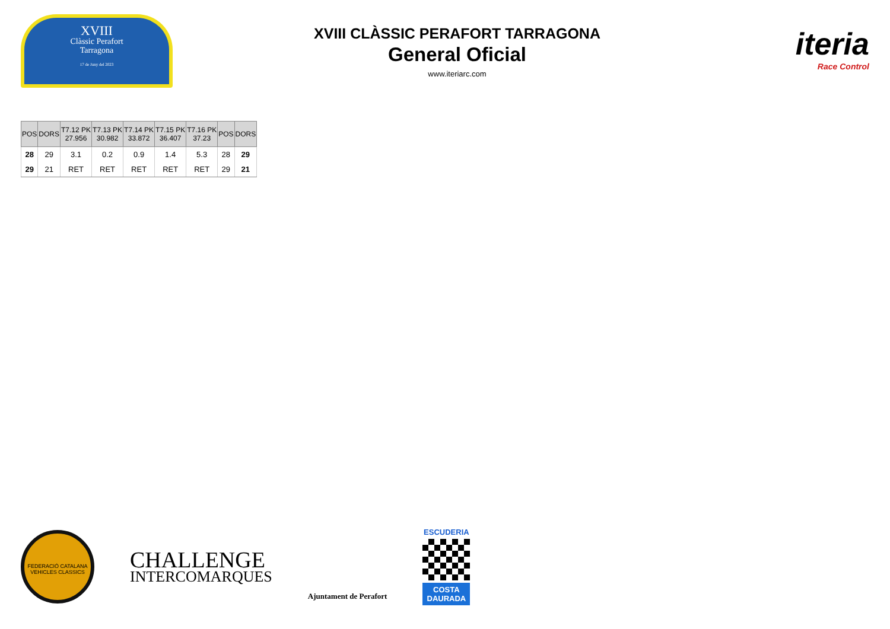XVIII
Clàssic Perafort
Tarragona
17 de Juny del 2023
XVIII CLÀSSIC PERAFORT TARRAGONA
General Oficial
www.iteriarc.com
iteria
Race Control
| POS | DORS | T7.12 PK 27.956 | T7.13 PK 30.982 | T7.14 PK 33.872 | T7.15 PK 36.407 | T7.16 PK 37.23 | POS | DORS |
| --- | --- | --- | --- | --- | --- | --- | --- | --- |
| 28 | 29 | 3.1 | 0.2 | 0.9 | 1.4 | 5.3 | 28 | 29 |
| 29 | 21 | RET | RET | RET | RET | RET | 29 | 21 |
FEDERACIÓ CATALANA VEHICLES CLASSICS
CHALLENGE
INTERCOMARQUES
Ajuntament de Perafort
ESCUDERIA
COSTA DAURADA